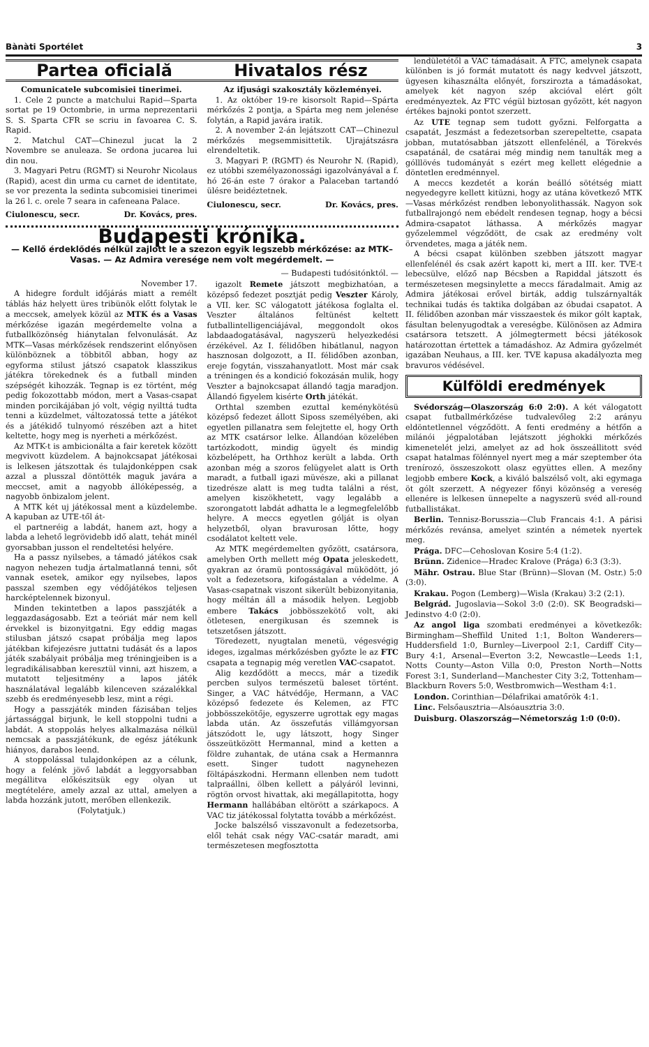Bànàti Sportélet 3
Partea oficială Hivatalos rész
Comunicatele subcomisiei tinerimei.
1. Cele 2 puncte a matchului Rapid—Sparta sortat pe 19 Octombrie, in urma neprezentarii S. S. Sparta CFR se scriu in favoarea C. S. Rapid.
2. Matchul CAT—Chinezul jucat la 2 Novembre se anuleaza. Se ordona jucarea lui din nou.
3. Magyari Petru (RGMT) si Neurohr Nicolaus (Rapid), acest din urma cu carnet de identitate, se vor prezenta la sedinta subcomisiei tinerimei la 26 l. c. orele 7 seara in cafeneana Palace.
Ciulonescu, secr. Dr. Kovács, pres.
Az ifjusági szakosztály közleményei.
1. Az október 19-re kisorsolt Rapid—Spárta mérkőzés 2 pontja, a Spárta meg nem jelenése folytán, a Rapid javára iratik.
2. A november 2-án lejátszott CAT—Chinezul mérkőzés megsemmisittetik. Ujrajátszásra elrendeltetik.
3. Magyari P. (RGMT) és Neurohr N. (Rapid), ez utóbbi személyazonossági igazolványával a f. hó 26-án este 7 órakor a Palaceban tartandó ülésre beidéztetnek.
Ciulonescu, secr. Dr. Kovács, pres.
Budapesti krónika.
— Kellő érdeklődés nélkül zajlott le a szezon egyik legszebb mérkőzése: az MTK–Vasas. — Az Admira veresége nem volt megérdemelt. —
— Budapesti tudósitónktól. —
November 17.
A hidegre fordult időjárás miatt a remélt táblás ház helyett üres tribünök előtt folytak le a meccsek, amelyek közül az MTK és a Vasas mérkőzése igazán megérdemelte volna a futballközönség hiánytalan felvonulását. Az MTK—Vasas mérkőzések rendszerint előnyösen különböznek a többitől abban, hogy az egyforma stilust játszó csapatok klasszikus játékra törekednek és a futball minden szépségét kihozzák. Tegnap is ez történt, még pedig fokozottabb módon, mert a Vasas-csapat minden porcikájában jó volt, végig nyilttá tudta tenni a küzdelmet, változatossá tette a játékot és a játékidő tulnyomó részében azt a hitet keltette, hogy meg is nyerheti a mérkőzést.
Az MTK-t is ambicionálta a fair keretek között megvivott küzdelem. A bajnokcsapat játékosai is lelkesen játszottak és tulajdonképpen csak azzal a plusszal döntötték maguk javára a meccset, amit a nagyobb állóképesség, a nagyobb önbizalom jelent.
A MTK két uj játékossal ment a küzdelembe. A kapuban az UTE-től át-
el partneréig a labdát, hanem azt, hogy a labda a lehető legrövidebb idő alatt, tehát minél gyorsabban jusson el rendeltetési helyére.
Ha a passz nyilsebes, a támadó játékos csak nagyon nehezen tudja ártalmatlanná tenni, sőt vannak esetek, amikor egy nyilsebes, lapos passzal szemben egy védőjátékos teljesen harcképtelennek bizonyul.
Minden tekintetben a lapos passzjáték a leggazdaságosabb. Ezt a teóriát már nem kell érvekkel is bizonyitgatni. Egy eddig magas stilusban játszó csapat próbálja meg lapos játékban kifejezésre juttatni tudását és a lapos játék szabályait próbálja meg tréningjeiben is a legradikálisabban keresztül vinni, azt hiszem, a mutatott teljesitmény a lapos játék használatával legalább kilenceven százalékkal szebb és eredményesebb lesz, mint a régi.
Hogy a passzjáték minden fázisában teljes jártassággal birjunk, le kell stoppolni tudni a labdát. A stoppolás helyes alkalmazása nélkül nemcsak a passzjátékunk, de egész játékunk hiányos, darabos leend.
A stoppolással tulajdonképen az a célunk, hogy a felénk jövő labdát a leggyorsabban megállitva előkészitsük egy olyan ut megtételére, amely azzal az uttal, amelyen a labda hozzánk jutott, merőben ellenkezik.
(Folytatjuk.)
igazolt Remete játszott megbizhatóan, a középső fedezet posztját pedig Veszter Károly, a VII. ker. SC válogatott játékosa foglalta el. Veszter általános feltünést keltett futballintelligenciájával, meggondolt okos labdaadogatásával, nagyszerü helyezkedési érzékével. Az I. félidőben hibátlanul, nagyon hasznosan dolgozott, a II. félidőben azonban, ereje fogytán, visszahanyatlott. Most már csak a tréningen és a kondició fokozásán mulik, hogy Veszter a bajnokcsapat állandó tagja maradjon. Állandó figyelem kisérte Orth játékát.
Orthtal szemben ezuttal keménykötésü középső fedezet állott Siposs személyében, aki egyetlen pillanatra sem felejtette el, hogy Orth az MTK csatársor lelke. Állandóan közelében tartózkodott, mindig ügyelt és mindig közbelépett, ha Orthhoz került a labda. Orth azonban még a szoros felügyelet alatt is Orth maradt, a futball igazi müvésze, aki a pillanat tizedrésze alatt is meg tudta találni a rést, amelyen kiszökhetett, vagy legalább a szorongatott labdát adhatta le a legmegfelelőbb helyre. A meccs egyetlen gólját is olyan helyzetből, olyan bravurosan lőtte, hogy csodálatot keltett vele.
Az MTK megérdemelten győzött, csatársora, amelyben Orth mellett még Opata jeleskedett, gyakran az óramü pontosságával müködött, jó volt a fedezetsora, kifogástalan a védelme. A Vasas-csapatnak viszont sikerült bebizonyitania, hogy méltán áll a második helyen. Legjobb embere Takács jobbösszekötő volt, aki ötletesen, energikusan és szemnek is tetszetősen játszott.
Töredezett, nyugtalan menetü, végesvégig ideges, izgalmas mérkőzésben győzte le az FTC csapata a tegnapig még veretlen VAC-csapatot.
Alig kezdődött a meccs, már a tizedik percben sulyos természetü baleset történt. Singer, a VAC hátvédője, Hermann, a VAC középső fedezete és Kelemen, az FTC jobbösszekötője, egyszerre ugrottak egy magas labda után. Az összefutás villámgyorsan játszódott le, ugy látszott, hogy Singer összeütközött Hermannal, mind a ketten a földre zuhantak, de utána csak a Hermannra esett. Singer tudott nagynehezen föltápászkodni. Hermann ellenben nem tudott talpraállni, ölben kellett a pályáról levinni, rögtön orvost hivattak, aki megállapitotta, hogy Hermann hallábában eltörött a szárkapocs. A VAC tiz játékossal folytatta tovább a mérkőzést.
Jocke balszélső visszavonult a fedezetsorba, elől tehát csak négy VAC-csatár maradt, ami természetesen megfosztotta
lendületétől a VAC támadásait. A FTC, amelynek csapata különben is jó formát mutatott és nagy kedvvel játszott, ügyesen kihasználta előnyét, forszirozta a támadásokat, amelyek két nagyon szép akcióval elért gólt eredményeztek. Az FTC végül biztosan győzött, két nagyon értékes bajnoki pontot szerzett.
Az UTE tegnap sem tudott győzni. Felforgatta a csapatát, Jeszmást a fedezetsorban szerepeltette, csapata jobban, mutatósabban játszott ellenfelénél, a Törekvés csapatánál, de csatárai még mindig nem tanulták meg a gólllövés tudományát s ezért meg kellett elégednie a döntetlen eredménnyel.
A meccs kezdetét a korán beálló sötétség miatt negyedegyre kellett kitüzni, hogy az utána következő MTK—Vasas mérkőzést rendben lebonyolithassák. Nagyon sok futballrajongó nem ebédelt rendesen tegnap, hogy a bécsi Admira-csapatot láthassa. A mérkőzés magyar győzelemmel végződött, de csak az eredmény volt örvendetes, maga a játék nem.
A bécsi csapat különben szebben játszott magyar ellenfelénél és csak azért kapott ki, mert a III. ker. TVE-t lebecsülve, előző nap Bécsben a Rapiddal játszott és természetesen megsinylette a meccs fáradalmait. Amig az Admira játékosai erővel birták, addig tulszárnyalták technikai tudás és taktika dolgában az óbudai csapatot. A II. félidőben azonban már visszaestek és mikor gólt kaptak, fásultan belenyugodtak a vereségbe. Különösen az Admira csatársora tetszett. A jólmegtermett bécsi játékosok határozottan értettek a támadáshoz. Az Admira győzelmét igazában Neuhaus, a III. ker. TVE kapusa akadályozta meg bravuros védésével.
Külföldi eredmények
Svédország—Olaszország 6:0 2:0). A két válogatott csapat futballmérkőzése tudvalevőleg 2:2 arányu eldöntetlennel végződött. A fenti eredmény a hétfőn a milánói jégpalotában lejátszott jéghokki mérkőzés kimenetelét jelzi, amelyet az ad hok összeállitott svéd csapat hatalmas fölénnyel nyert meg a már szeptember óta trenírozó, összeszokott olasz együttes ellen. A mezőny legjobb embere Kock, a kiváló balszélső volt, aki egymaga öt gólt szerzett. A négyezer főnyi közönség a vereség ellenére is lelkesen ünnepelte a nagyszerü svéd all-round futballistákat.
Berlin. Tennisz-Borusszia—Club Francais 4:1. A párisi mérkőzés revánsa, amelyet szintén a németek nyertek meg.
Prága. DFC—Cehoslovan Kosire 5:4 (1:2).
Brünn. Zidenice—Hradec Kralove (Prága) 6:3 (3:3).
Mähr. Ostrau. Blue Star (Brünn)—Slovan (M. Ostr.) 5:0 (3:0).
Krakau. Pogon (Lemberg)—Wisla (Krakau) 3:2 (2:1).
Belgrád. Jugoslavia—Sokol 3:0 (2:0). SK Beogradski—Jedinstvo 4:0 (2:0).
Az angol liga szombati eredményei a következők: Birmingham—Sheffild United 1:1, Bolton Wanderers—Huddersfield 1:0, Burnley—Liverpool 2:1, Cardiff City—Bury 4:1, Arsenal—Everton 3:2, Newcastle—Leeds 1:1, Notts County—Aston Villa 0:0, Preston North—Notts Forest 3:1, Sunderland—Manchester City 3:2, Tottenham—Blackburn Rovers 5:0, Westbromwich—Westham 4:1.
London. Corinthian—Délafrikai amatőrök 4:1.
Linc. Felsőausztria—Alsóausztria 3:0.
Duisburg. Olaszország—Németország 1:0 (0:0).